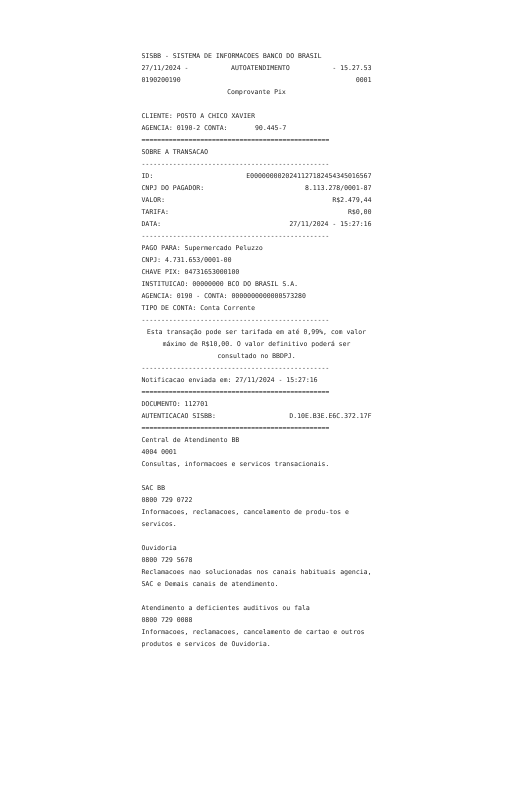SISBB - SISTEMA DE INFORMACOES BANCO DO BRASIL
27/11/2024 - AUTOATENDIMENTO - 15.27.53
0190200190 0001
Comprovante Pix
CLIENTE: POSTO A CHICO XAVIER
AGENCIA: 0190-2 CONTA: 90.445-7
================================================
SOBRE A TRANSACAO
------------------------------------------------
ID: E00000000202411271824543450165​67
CNPJ DO PAGADOR: 8.113.278/0001-87
VALOR: R$2.479,44
TARIFA: R$0,00
DATA: 27/11/2024 - 15:27:16
------------------------------------------------
PAGO PARA: Supermercado Peluzzo
CNPJ: 4.731.653/0001-00
CHAVE PIX: 04731653000100
INSTITUICAO: 00000000 BCO DO BRASIL S.A.
AGENCIA: 0190 - CONTA: 0000000000000573280
TIPO DE CONTA: Conta Corrente
------------------------------------------------
Esta transação pode ser tarifada em até 0,99%, com valor máximo de R$10,00. O valor definitivo poderá ser consultado no BBDPJ.
------------------------------------------------
Notificacao enviada em: 27/11/2024 - 15:27:16
================================================
DOCUMENTO: 112701
AUTENTICACAO SISBB: D.10E.B3E.E6C.372.17F
================================================
Central de Atendimento BB
4004 0001
Consultas, informacoes e servicos transacionais.
SAC BB
0800 729 0722
Informacoes, reclamacoes, cancelamento de produ-tos e servicos.
Ouvidoria
0800 729 5678
Reclamacoes nao solucionadas nos canais habituais agencia, SAC e Demais canais de atendimento.
Atendimento a deficientes auditivos ou fala
0800 729 0088
Informacoes, reclamacoes, cancelamento de cartao e outros produtos e servicos de Ouvidoria.